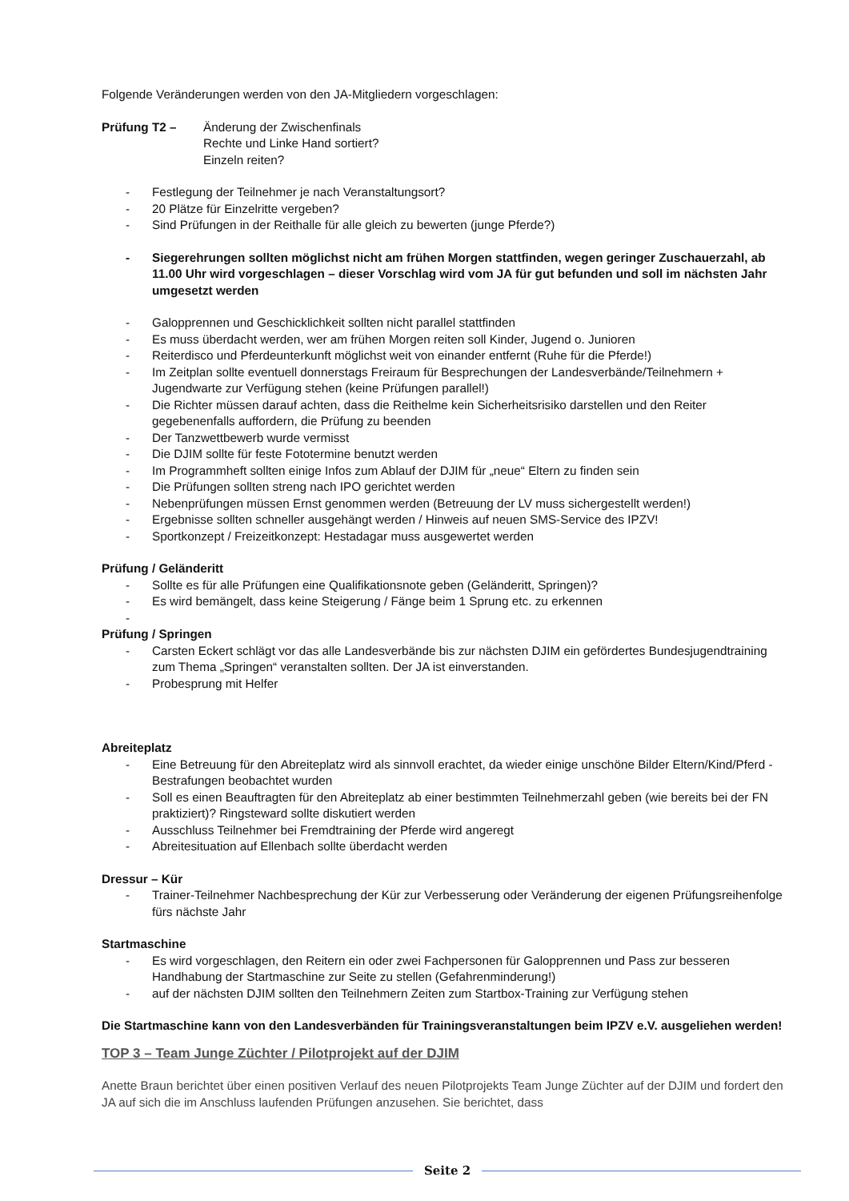Folgende Veränderungen werden von den JA-Mitgliedern vorgeschlagen:
Prüfung T2 – Änderung der Zwischenfinals
Rechte und Linke Hand sortiert?
Einzeln reiten?
- Festlegung der Teilnehmer je nach Veranstaltungsort?
- 20 Plätze für Einzelritte vergeben?
- Sind Prüfungen in der Reithalle für alle gleich zu bewerten (junge Pferde?)
- Siegerehrungen sollten möglichst nicht am frühen Morgen stattfinden, wegen geringer Zuschauerzahl, ab 11.00 Uhr wird vorgeschlagen – dieser Vorschlag wird vom JA für gut befunden und soll im nächsten Jahr umgesetzt werden
- Galopprennen und Geschicklichkeit sollten nicht parallel stattfinden
- Es muss überdacht werden, wer am frühen Morgen reiten soll Kinder, Jugend o. Junioren
- Reiterdisco und Pferdeunterkunft möglichst weit von einander entfernt (Ruhe für die Pferde!)
- Im Zeitplan sollte eventuell donnerstags Freiraum für Besprechungen der Landesverbände/Teilnehmern + Jugendwarte zur Verfügung stehen (keine Prüfungen parallel!)
- Die Richter müssen darauf achten, dass die Reithelme kein Sicherheitsrisiko darstellen und den Reiter gegebenenfalls auffordern, die Prüfung zu beenden
- Der Tanzwettbewerb wurde vermisst
- Die DJIM sollte für feste Fototermine benutzt werden
- Im Programmheft sollten einige Infos zum Ablauf der DJIM für „neue“ Eltern zu finden sein
- Die Prüfungen sollten streng nach IPO gerichtet werden
- Nebenprüfungen müssen Ernst genommen werden (Betreuung der LV muss sichergestellt werden!)
- Ergebnisse sollten schneller ausgehängt werden / Hinweis auf neuen SMS-Service des IPZV!
- Sportkonzept / Freizeitkonzept: Hestadagar muss ausgewertet werden
Prüfung / Geländeritt
- Sollte es für alle Prüfungen eine Qualifikationsnote geben (Geländeritt, Springen)?
- Es wird bemängelt, dass keine Steigerung / Fänge beim 1 Sprung etc. zu erkennen
-
Prüfung / Springen
- Carsten Eckert schlägt vor das alle Landesverbände bis zur nächsten DJIM ein gefördertes Bundesjugendtraining zum Thema „Springen“ veranstalten sollten. Der JA ist einverstanden.
- Probesprung mit Helfer
Abreiteplatz
- Eine Betreuung für den Abreiteplatz wird als sinnvoll erachtet, da wieder einige unschöne Bilder Eltern/Kind/Pferd - Bestrafungen beobachtet wurden
- Soll es einen Beauftragten für den Abreiteplatz ab einer bestimmten Teilnehmerzahl geben (wie bereits bei der FN praktiziert)? Ringsteward sollte diskutiert werden
- Ausschluss Teilnehmer bei Fremdtraining der Pferde wird angeregt
- Abreitesituation auf Ellenbach sollte überdacht werden
Dressur – Kür
- Trainer-Teilnehmer Nachbesprechung der Kür zur Verbesserung oder Veränderung der eigenen Prüfungsreihenfolge fürs nächste Jahr
Startmaschine
- Es wird vorgeschlagen, den Reitern ein oder zwei Fachpersonen für Galopprennen und Pass zur besseren Handhabung der Startmaschine zur Seite zu stellen (Gefahrenminderung!)
- auf der nächsten DJIM sollten den Teilnehmern Zeiten zum Startbox-Training zur Verfügung stehen
Die Startmaschine kann von den Landesverbänden für Trainingsveranstaltungen beim IPZV e.V. ausgeliehen werden!
TOP 3 – Team Junge Züchter / Pilotprojekt auf der DJIM
Anette Braun berichtet über einen positiven Verlauf des neuen Pilotprojekts Team Junge Züchter auf der DJIM und fordert den JA auf sich die im Anschluss laufenden Prüfungen anzusehen. Sie berichtet, dass
Seite 2